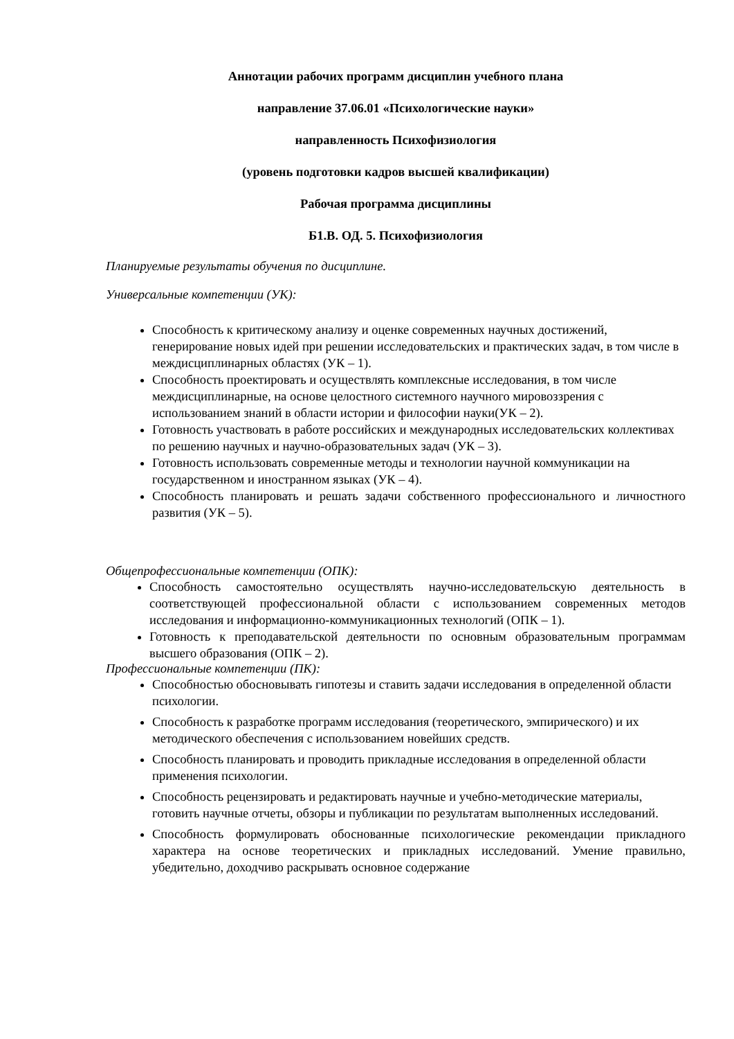Аннотации рабочих программ дисциплин учебного плана
направление 37.06.01 «Психологические науки»
направленность Психофизиология
(уровень подготовки кадров высшей квалификации)
Рабочая программа дисциплины
Б1.В. ОД. 5. Психофизиология
Планируемые результаты обучения по дисциплине.
Универсальные компетенции (УК):
Способность к критическому анализу и оценке современных научных достижений, генерирование новых идей при решении исследовательских и практических задач, в том числе в междисциплинарных областях (УК – 1).
Способность проектировать и осуществлять комплексные исследования, в том числе междисциплинарные, на основе целостного системного научного мировоззрения с использованием знаний в области истории и философии науки(УК – 2).
Готовность участвовать в работе российских и международных исследовательских коллективах по решению научных и научно-образовательных задач (УК – 3).
Готовность использовать современные методы и технологии научной коммуникации на государственном и иностранном языках (УК – 4).
Способность планировать и решать задачи собственного профессионального и личностного развития (УК – 5).
Общепрофессиональные компетенции (ОПК):
Способность самостоятельно осуществлять научно-исследовательскую деятельность в соответствующей профессиональной области с использованием современных методов исследования и информационно-коммуникационных технологий (ОПК – 1).
Готовность к преподавательской деятельности по основным образовательным программам высшего образования (ОПК – 2).
Профессиональные компетенции (ПК):
Способностью обосновывать гипотезы и ставить задачи исследования в определенной области психологии.
Способность к разработке программ исследования (теоретического, эмпирического) и их методического обеспечения с использованием новейших средств.
Способность планировать и проводить прикладные исследования в определенной области применения психологии.
Способность рецензировать и редактировать научные и учебно-методические материалы, готовить научные отчеты, обзоры и публикации по результатам выполненных исследований.
Способность формулировать обоснованные психологические рекомендации прикладного характера на основе теоретических и прикладных исследований. Умение правильно, убедительно, доходчиво раскрывать основное содержание